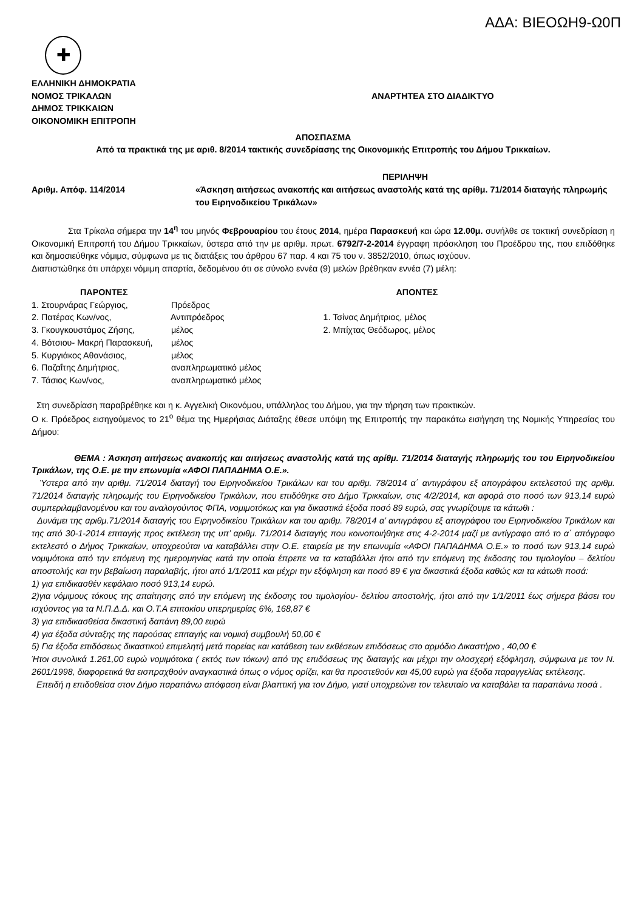ΑΔΑ: ΒΙΕΟΩΗ9-Ω0Π
✚
ΕΛΛΗΝΙΚΗ ΔΗΜΟΚΡΑΤΙΑ
ΝΟΜΟΣ ΤΡΙΚΑΛΩΝ
ΔΗΜΟΣ ΤΡΙΚΚΑΙΩΝ
ΟΙΚΟΝΟΜΙΚΗ ΕΠΙΤΡΟΠΗ
ΑΝΑΡΤΗΤΕΑ ΣΤΟ ΔΙΑΔΙΚΤΥΟ
ΑΠΟΣΠΑΣΜΑ
Από τα πρακτικά της με αριθ. 8/2014 τακτικής συνεδρίασης της Οικονομικής Επιτροπής του Δήμου Τρικκαίων.
Αριθμ. Απόφ. 114/2014
ΠΕΡΙΛΗΨΗ
«Άσκηση αιτήσεως ανακοπής και αιτήσεως αναστολής κατά της αρίθμ. 71/2014 διαταγής πληρωμής του Ειρηνοδικείου Τρικάλων»
Στα Τρίκαλα σήμερα την 14<sup>η</sup> του μηνός Φεβρουαρίου του έτους 2014, ημέρα Παρασκευή και ώρα 12.00μ. συνήλθε σε τακτική συνεδρίαση η Οικονομική Επιτροπή του Δήμου Τρικκαίων, ύστερα από την με αριθμ. πρωτ. 6792/7-2-2014 έγγραφη πρόσκληση του Προέδρου της, που επιδόθηκε και δημοσιεύθηκε νόμιμα, σύμφωνα με τις διατάξεις του άρθρου 67 παρ. 4 και 75 του ν. 3852/2010, όπως ισχύουν.
Διαπιστώθηκε ότι υπάρχει νόμιμη απαρτία, δεδομένου ότι σε σύνολο εννέα (9) μελών βρέθηκαν εννέα (7) μέλη:
ΠΑΡΟΝΤΕΣ
1. Στουρνάρας Γεώργιος, Πρόεδρος
2. Πατέρας Κων/νος, Αντιπρόεδρος
3. Γκουγκουστάμος Ζήσης, μέλος
4. Βότσιου- Μακρή Παρασκευή, μέλος
5. Κυργιάκος Αθανάσιος, μέλος
6. Παζαΐτης Δημήτριος, αναπληρωματικό μέλος
7. Τάσιος Κων/νος, αναπληρωματικό μέλος
ΑΠΟΝΤΕΣ
1. Τσίνας Δημήτριος, μέλος
2. Μπίχτας Θεόδωρος, μέλος
Στη συνεδρίαση παραβρέθηκε και η κ. Αγγελική Οικονόμου, υπάλληλος του Δήμου, για την τήρηση των πρακτικών.
Ο κ. Πρόεδρος εισηγούμενος το 21<sup>ο</sup> θέμα της Ημερήσιας Διάταξης έθεσε υπόψη της Επιτροπής την παρακάτω εισήγηση της Νομικής Υπηρεσίας του Δήμου:
ΘΕΜΑ : Άσκηση αιτήσεως ανακοπής και αιτήσεως αναστολής κατά της αρίθμ. 71/2014 διαταγής πληρωμής του του Ειρηνοδικείου Τρικάλων, της Ο.Ε. με την επωνυμία «ΑΦΟΙ ΠΑΠΑΔΗΜΑ Ο.Ε.».
Ύστερα από την αριθμ. 71/2014 διαταγή του Ειρηνοδικείου Τρικάλων και του αριθμ. 78/2014 α΄ αντιγράφου εξ απογράφου εκτελεστού της αριθμ. 71/2014 διαταγής πληρωμής του Ειρηνοδικείου Τρικάλων, που επιδόθηκε στο Δήμο Τρικκαίων, στις 4/2/2014, και αφορά στο ποσό των 913,14 ευρώ συμπεριλαμβανομένου και του αναλογούντος ΦΠΑ, νομιμοτόκως και για δικαστικά έξοδα ποσό 89 ευρώ, σας γνωρίζουμε τα κάτωθι :
Δυνάμει της αριθμ.71/2014 διαταγής του Ειρηνοδικείου Τρικάλων και του αριθμ. 78/2014 α’ αντιγράφου εξ απογράφου του Ειρηνοδικείου Τρικάλων και της από 30-1-2014 επιταγής προς εκτέλεση της υπ’ αριθμ. 71/2014 διαταγής που κοινοποιήθηκε στις 4-2-2014 μαζί με αντίγραφο από το α΄ απόγραφο εκτελεστό ο Δήμος Τρικκαίων, υποχρεούται να καταβάλλει στην Ο.Ε. εταιρεία με την επωνυμία «ΑΦΟΙ ΠΑΠΑΔΗΜΑ Ο.Ε.» το ποσό των 913,14 ευρώ νομιμότοκα από την επόμενη της ημερομηνίας κατά την οποία έπρεπε να τα καταβάλλει ήτοι από την επόμενη της έκδοσης του τιμολογίου – δελτίου αποστολής και την βεβαίωση παραλαβής, ήτοι από 1/1/2011 και μέχρι την εξόφληση και ποσό 89 € για δικαστικά έξοδα καθώς και τα κάτωθι ποσά:
1) για επιδικασθέν κεφάλαιο ποσό 913,14 ευρώ.
2)για νόμιμους τόκους της απαίτησης από την επόμενη της έκδοσης του τιμολογίου- δελτίου αποστολής, ήτοι από την 1/1/2011 έως σήμερα βάσει του ισχύοντος για τα Ν.Π.Δ.Δ. και Ο.Τ.Α επιτοκίου υπερημερίας 6%, 168,87 €
3) για επιδικασθείσα δικαστική δαπάνη 89,00 ευρώ
4) για έξοδα σύνταξης της παρούσας επιταγής και νομική συμβουλή 50,00 €
5) Για έξοδα επιδόσεως δικαστικού επιμελητή μετά πορείας και κατάθεση των εκθέσεων επιδόσεως στο αρμόδιο Δικαστήριο , 40,00 €
Ήτοι συνολικά 1.261,00 ευρώ νομιμότοκα ( εκτός των τόκων) από της επιδόσεως της διαταγής και μέχρι την ολοσχερή εξόφληση, σύμφωνα με τον Ν. 2601/1998, διαφορετικά θα εισπραχθούν αναγκαστικά όπως ο νόμος ορίζει, και θα προστεθούν και 45,00 ευρώ για έξοδα παραγγελίας εκτέλεσης.
Επειδή η επιδοθείσα στον Δήμο παραπάνω απόφαση είναι βλαπτική για τον Δήμο, γιατί υποχρεώνει τον τελευταίο να καταβάλει τα παραπάνω ποσά .